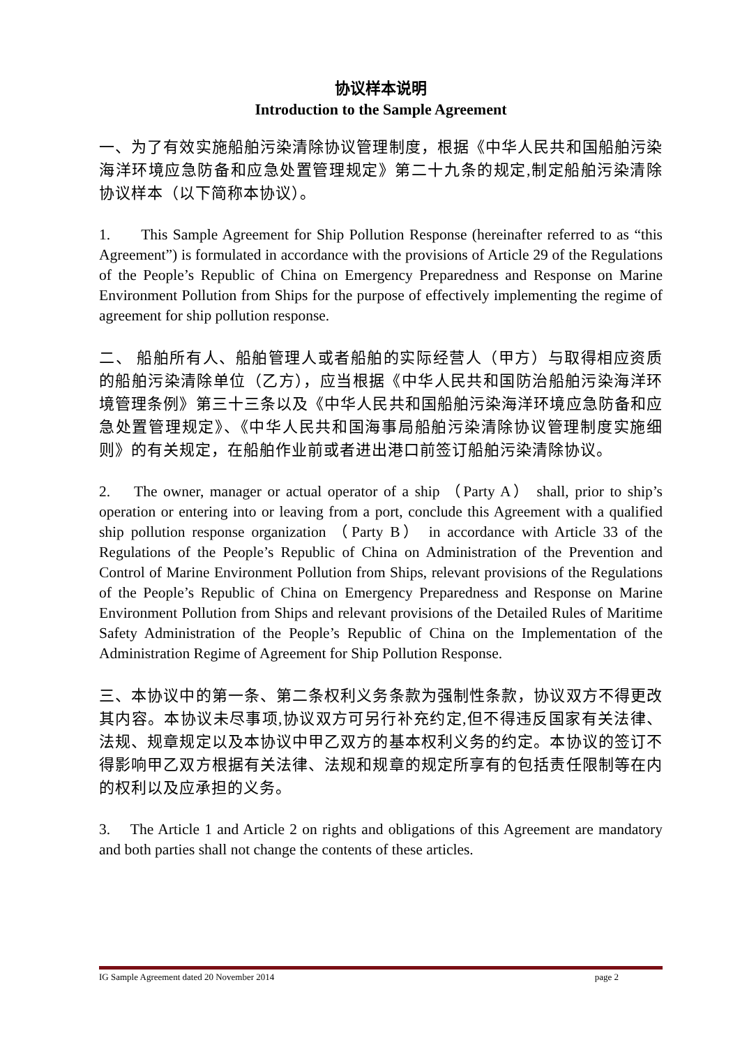协议样本说明
Introduction to the Sample Agreement
一、为了有效实施船舶污染清除协议管理制度，根据《中华人民共和国船舶污染海洋环境应急防备和应急处置管理规定》第二十九条的规定,制定船舶污染清除协议样本（以下简称本协议）。
1. This Sample Agreement for Ship Pollution Response (hereinafter referred to as “this Agreement”) is formulated in accordance with the provisions of Article 29 of the Regulations of the People’s Republic of China on Emergency Preparedness and Response on Marine Environment Pollution from Ships for the purpose of effectively implementing the regime of agreement for ship pollution response.
二、 船舶所有人、船舶管理人或者船舶的实际经营人（甲方）与取得相应资质的船舶污染清除单位（乙方），应当根据《中华人民共和国防治船舶污染海洋环境管理条例》第三十三条以及《中华人民共和国船舶污染海洋环境应急防备和应急处置管理规定》、《中华人民共和国海事局船舶污染清除协议管理制度实施细则》的有关规定，在船舶作业前或者进出港口前签订船舶污染清除协议。
2. The owner, manager or actual operator of a ship （Party A） shall, prior to ship’s operation or entering into or leaving from a port, conclude this Agreement with a qualified ship pollution response organization （Party B） in accordance with Article 33 of the Regulations of the People’s Republic of China on Administration of the Prevention and Control of Marine Environment Pollution from Ships, relevant provisions of the Regulations of the People’s Republic of China on Emergency Preparedness and Response on Marine Environment Pollution from Ships and relevant provisions of the Detailed Rules of Maritime Safety Administration of the People’s Republic of China on the Implementation of the Administration Regime of Agreement for Ship Pollution Response.
三、本协议中的第一条、第二条权利义务条款为强制性条款，协议双方不得更改其内容。本协议未尽事项,协议双方可另行补充约定,但不得违反国家有关法律、法规、规章规定以及本协议中甲乙双方的基本权利义务的约定。本协议的签订不得影响甲乙双方根据有关法律、法规和规章的规定所享有的包括责任限制等在内的权利以及应承担的义务。
3. The Article 1 and Article 2 on rights and obligations of this Agreement are mandatory and both parties shall not change the contents of these articles.
IG Sample Agreement dated 20 November 2014 page 2